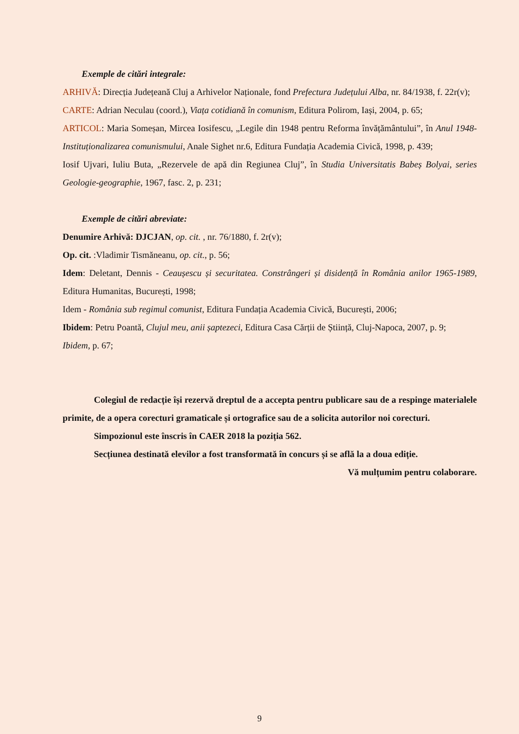Exemple de citări integrale:
ARHIVĂ: Direcția Județeană Cluj a Arhivelor Naționale, fond Prefectura Județului Alba, nr. 84/1938, f. 22r(v);
CARTE: Adrian Neculau (coord.), Viața cotidiană în comunism, Editura Polirom, Iași, 2004, p. 65;
ARTICOL: Maria Someșan, Mircea Iosifescu, „Legile din 1948 pentru Reforma învățământului”, în Anul 1948-Instituționalizarea comunismului, Anale Sighet nr.6, Editura Fundația Academia Civică, 1998, p. 439;
Iosif Ujvari, Iuliu Buta, „Rezervele de apă din Regiunea Cluj”, în Studia Universitatis Babeș Bolyai, series Geologie-geographie, 1967, fasc. 2, p. 231;
Exemple de citări abreviate:
Denumire Arhivă: DJCJAN, op. cit. , nr. 76/1880, f. 2r(v);
Op. cit. :Vladimir Tismăneanu, op. cit., p. 56;
Idem: Deletant, Dennis - Ceaușescu și securitatea. Constrângeri și disidență în România anilor 1965-1989, Editura Humanitas, București, 1998;
Idem - România sub regimul comunist, Editura Fundația Academia Civică, București, 2006;
Ibidem: Petru Poantă, Clujul meu, anii șaptezeci, Editura Casa Cărții de Știință, Cluj-Napoca, 2007, p. 9;
Ibidem, p. 67;
Colegiul de redacție își rezervă dreptul de a accepta pentru publicare sau de a respinge materialele primite, de a opera corecturi gramaticale și ortografice sau de a solicita autorilor noi corecturi.
Simpozionul este înscris în CAER 2018 la poziția 562.
Secțiunea destinată elevilor a fost transformată în concurs și se află la a doua ediție.
Vă mulțumim pentru colaborare.
9